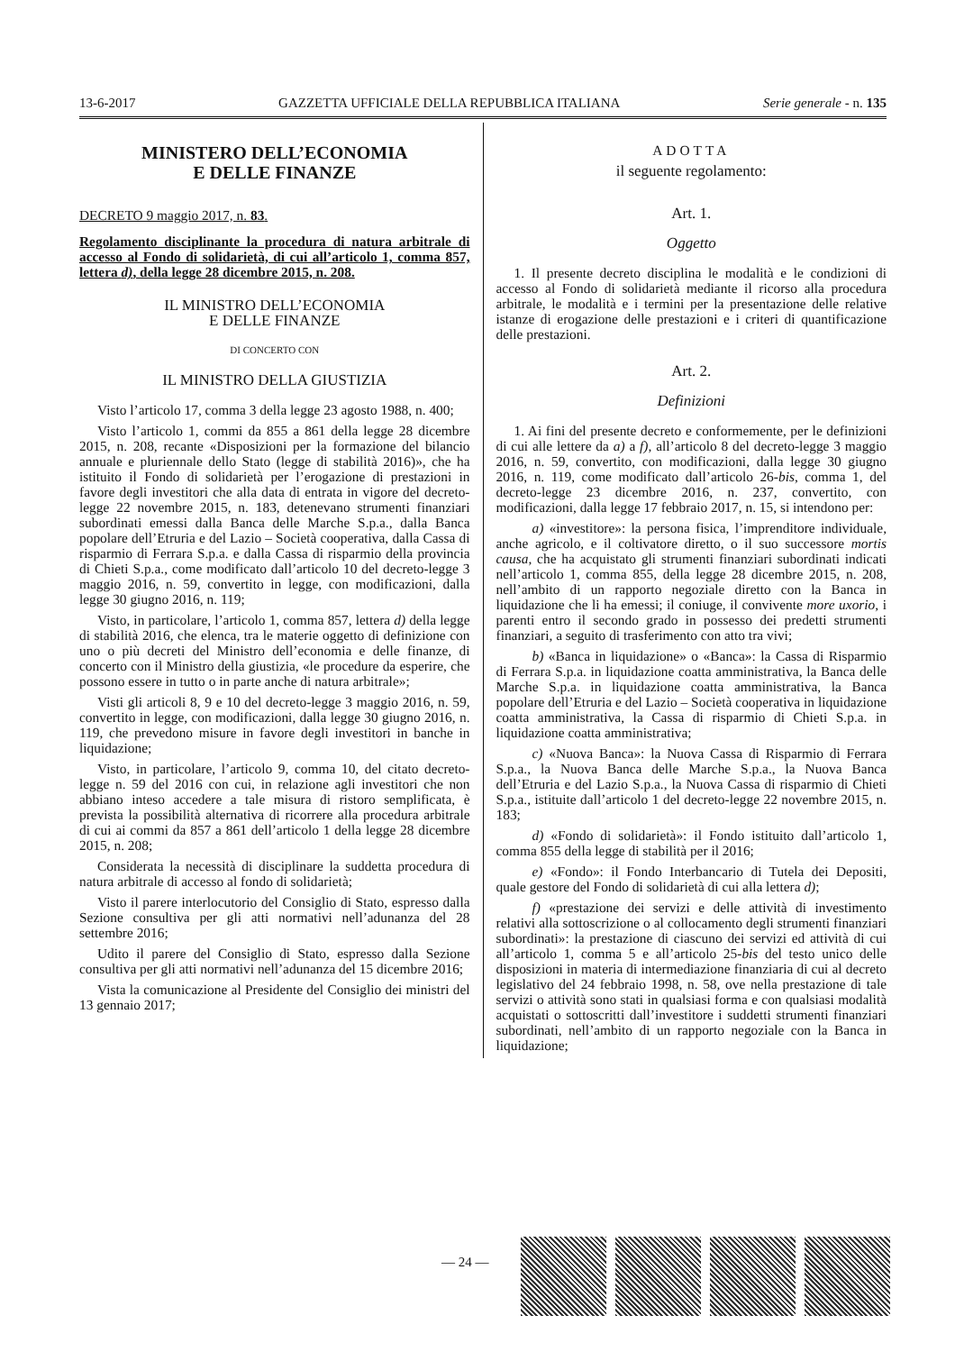13-6-2017 GAZZETTA UFFICIALE DELLA REPUBBLICA ITALIANA Serie generale - n. 135
MINISTERO DELL’ECONOMIA
E DELLE FINANZE
DECRETO 9 maggio 2017, n. 83.
Regolamento disciplinante la procedura di natura arbitrale di accesso al Fondo di solidarietà, di cui all’articolo 1, comma 857, lettera d), della legge 28 dicembre 2015, n. 208.
IL MINISTRO DELL’ECONOMIA
E DELLE FINANZE
DI CONCERTO CON
IL MINISTRO DELLA GIUSTIZIA
Visto l’articolo 17, comma 3 della legge 23 agosto 1988, n. 400;
Visto l’articolo 1, commi da 855 a 861 della legge 28 dicembre 2015, n. 208, recante «Disposizioni per la formazione del bilancio annuale e pluriennale dello Stato (legge di stabilità 2016)», che ha istituito il Fondo di solidarietà per l’erogazione di prestazioni in favore degli investitori che alla data di entrata in vigore del decreto-legge 22 novembre 2015, n. 183, detenevano strumenti finanziari subordinati emessi dalla Banca delle Marche S.p.a., dalla Banca popolare dell’Etruria e del Lazio – Società cooperativa, dalla Cassa di risparmio di Ferrara S.p.a. e dalla Cassa di risparmio della provincia di Chieti S.p.a., come modificato dall’articolo 10 del decreto-legge 3 maggio 2016, n. 59, convertito in legge, con modificazioni, dalla legge 30 giugno 2016, n. 119;
Visto, in particolare, l’articolo 1, comma 857, lettera d) della legge di stabilità 2016, che elenca, tra le materie oggetto di definizione con uno o più decreti del Ministro dell’economia e delle finanze, di concerto con il Ministro della giustizia, «le procedure da esperire, che possono essere in tutto o in parte anche di natura arbitrale»;
Visti gli articoli 8, 9 e 10 del decreto-legge 3 maggio 2016, n. 59, convertito in legge, con modificazioni, dalla legge 30 giugno 2016, n. 119, che prevedono misure in favore degli investitori in banche in liquidazione;
Visto, in particolare, l’articolo 9, comma 10, del citato decreto-legge n. 59 del 2016 con cui, in relazione agli investitori che non abbiano inteso accedere a tale misura di ristoro semplificata, è prevista la possibilità alternativa di ricorrere alla procedura arbitrale di cui ai commi da 857 a 861 dell’articolo 1 della legge 28 dicembre 2015, n. 208;
Considerata la necessità di disciplinare la suddetta procedura di natura arbitrale di accesso al fondo di solidarietà;
Visto il parere interlocutorio del Consiglio di Stato, espresso dalla Sezione consultiva per gli atti normativi nell’adunanza del 28 settembre 2016;
Udito il parere del Consiglio di Stato, espresso dalla Sezione consultiva per gli atti normativi nell’adunanza del 15 dicembre 2016;
Vista la comunicazione al Presidente del Consiglio dei ministri del 13 gennaio 2017;
ADOTTA
il seguente regolamento:
Art. 1.
Oggetto
1. Il presente decreto disciplina le modalità e le condizioni di accesso al Fondo di solidarietà mediante il ricorso alla procedura arbitrale, le modalità e i termini per la presentazione delle relative istanze di erogazione delle prestazioni e i criteri di quantificazione delle prestazioni.
Art. 2.
Definizioni
1. Ai fini del presente decreto e conformemente, per le definizioni di cui alle lettere da a) a f), all’articolo 8 del decreto-legge 3 maggio 2016, n. 59, convertito, con modificazioni, dalla legge 30 giugno 2016, n. 119, come modificato dall’articolo 26-bis, comma 1, del decreto-legge 23 dicembre 2016, n. 237, convertito, con modificazioni, dalla legge 17 febbraio 2017, n. 15, si intendono per:
a) «investitore»: la persona fisica, l’imprenditore individuale, anche agricolo, e il coltivatore diretto, o il suo successore mortis causa, che ha acquistato gli strumenti finanziari subordinati indicati nell’articolo 1, comma 855, della legge 28 dicembre 2015, n. 208, nell’ambito di un rapporto negoziale diretto con la Banca in liquidazione che li ha emessi; il coniuge, il convivente more uxorio, i parenti entro il secondo grado in possesso dei predetti strumenti finanziari, a seguito di trasferimento con atto tra vivi;
b) «Banca in liquidazione» o «Banca»: la Cassa di Risparmio di Ferrara S.p.a. in liquidazione coatta amministrativa, la Banca delle Marche S.p.a. in liquidazione coatta amministrativa, la Banca popolare dell’Etruria e del Lazio – Società cooperativa in liquidazione coatta amministrativa, la Cassa di risparmio di Chieti S.p.a. in liquidazione coatta amministrativa;
c) «Nuova Banca»: la Nuova Cassa di Risparmio di Ferrara S.p.a., la Nuova Banca delle Marche S.p.a., la Nuova Banca dell’Etruria e del Lazio S.p.a., la Nuova Cassa di risparmio di Chieti S.p.a., istituite dall’articolo 1 del decreto-legge 22 novembre 2015, n. 183;
d) «Fondo di solidarietà»: il Fondo istituito dall’articolo 1, comma 855 della legge di stabilità per il 2016;
e) «Fondo»: il Fondo Interbancario di Tutela dei Depositi, quale gestore del Fondo di solidarietà di cui alla lettera d);
f) «prestazione dei servizi e delle attività di investimento relativi alla sottoscrizione o al collocamento degli strumenti finanziari subordinati»: la prestazione di ciascuno dei servizi ed attività di cui all’articolo 1, comma 5 e all’articolo 25-bis del testo unico delle disposizioni in materia di intermediazione finanziaria di cui al decreto legislativo del 24 febbraio 1998, n. 58, ove nella prestazione di tale servizi o attività sono stati in qualsiasi forma e con qualsiasi modalità acquistati o sottoscritti dall’investitore i suddetti strumenti finanziari subordinati, nell’ambito di un rapporto negoziale con la Banca in liquidazione;
— 24 —